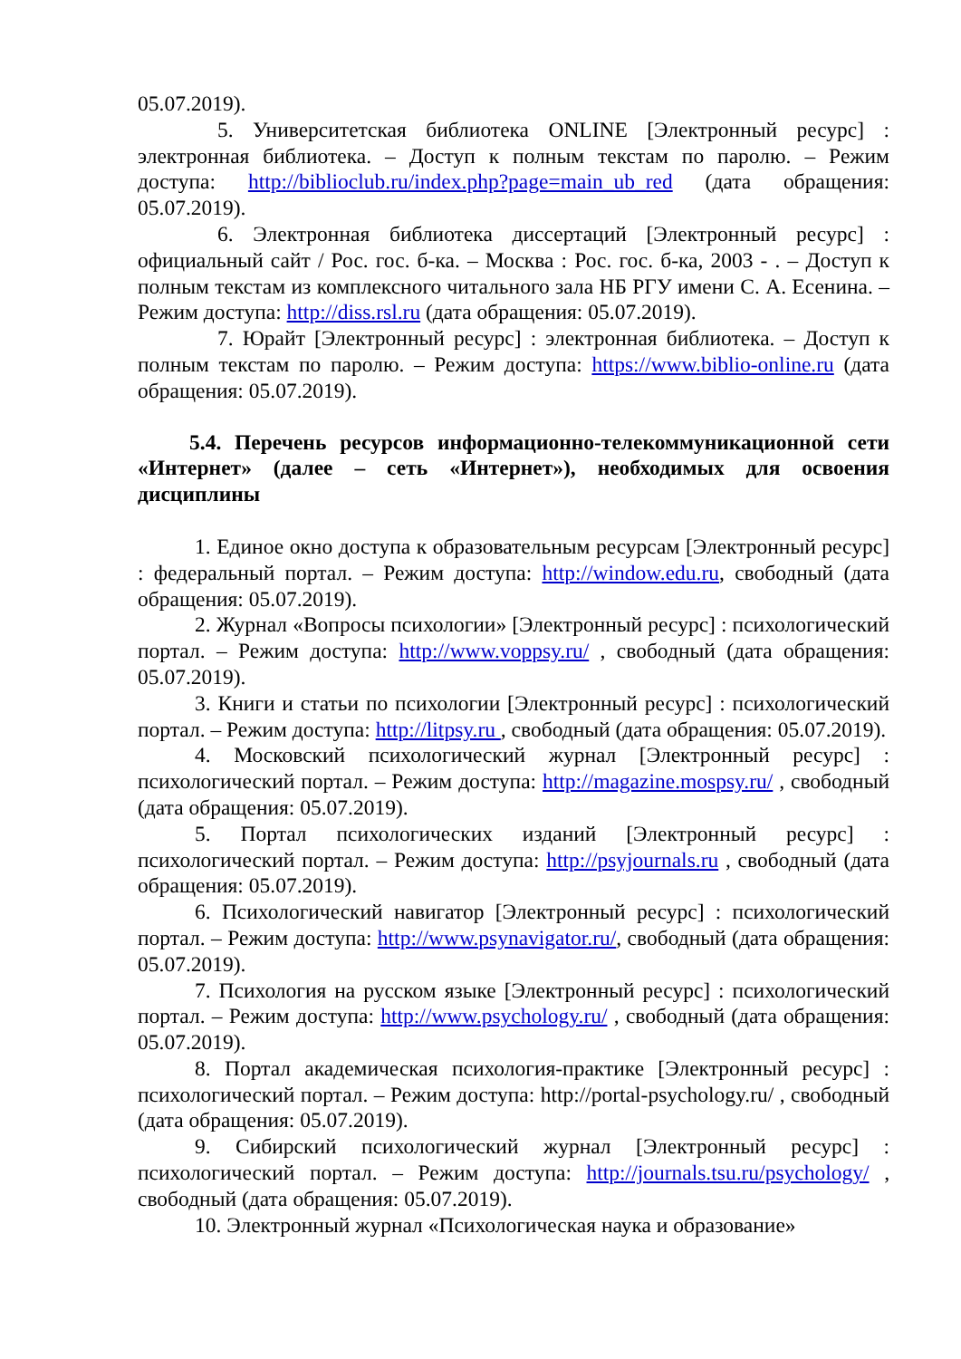05.07.2019).
5. Университетская библиотека ONLINE [Электронный ресурс] : электронная библиотека. – Доступ к полным текстам по паролю. – Режим доступа: http://biblioclub.ru/index.php?page=main_ub_red (дата обращения: 05.07.2019).
6. Электронная библиотека диссертаций [Электронный ресурс] : официальный сайт / Рос. гос. б-ка. – Москва : Рос. гос. б-ка, 2003 - . – Доступ к полным текстам из комплексного читального зала НБ РГУ имени С. А. Есенина. – Режим доступа: http://diss.rsl.ru (дата обращения: 05.07.2019).
7. Юрайт [Электронный ресурс] : электронная библиотека. – Доступ к полным текстам по паролю. – Режим доступа: https://www.biblio-online.ru (дата обращения: 05.07.2019).
5.4. Перечень ресурсов информационно-телекоммуникационной сети «Интернет» (далее – сеть «Интернет»), необходимых для освоения дисциплины
1. Единое окно доступа к образовательным ресурсам [Электронный ресурс] : федеральный портал. – Режим доступа: http://window.edu.ru, свободный (дата обращения: 05.07.2019).
2. Журнал «Вопросы психологии» [Электронный ресурс] : психологический портал. – Режим доступа: http://www.voppsy.ru/ , свободный (дата обращения: 05.07.2019).
3. Книги и статьи по психологии [Электронный ресурс] : психологический портал. – Режим доступа: http://litpsy.ru , свободный (дата обращения: 05.07.2019).
4. Московский психологический журнал [Электронный ресурс] : психологический портал. – Режим доступа: http://magazine.mospsy.ru/ , свободный (дата обращения: 05.07.2019).
5. Портал психологических изданий [Электронный ресурс] : психологический портал. – Режим доступа: http://psyjournals.ru , свободный (дата обращения: 05.07.2019).
6. Психологический навигатор [Электронный ресурс] : психологический портал. – Режим доступа: http://www.psynavigator.ru/, свободный (дата обращения: 05.07.2019).
7. Психология на русском языке [Электронный ресурс] : психологический портал. – Режим доступа: http://www.psychology.ru/ , свободный (дата обращения: 05.07.2019).
8. Портал академическая психология-практике [Электронный ресурс] : психологический портал. – Режим доступа: http://portal-psychology.ru/ , свободный (дата обращения: 05.07.2019).
9. Сибирский психологический журнал [Электронный ресурс] : психологический портал. – Режим доступа: http://journals.tsu.ru/psychology/ , свободный (дата обращения: 05.07.2019).
10. Электронный журнал «Психологическая наука и образование»